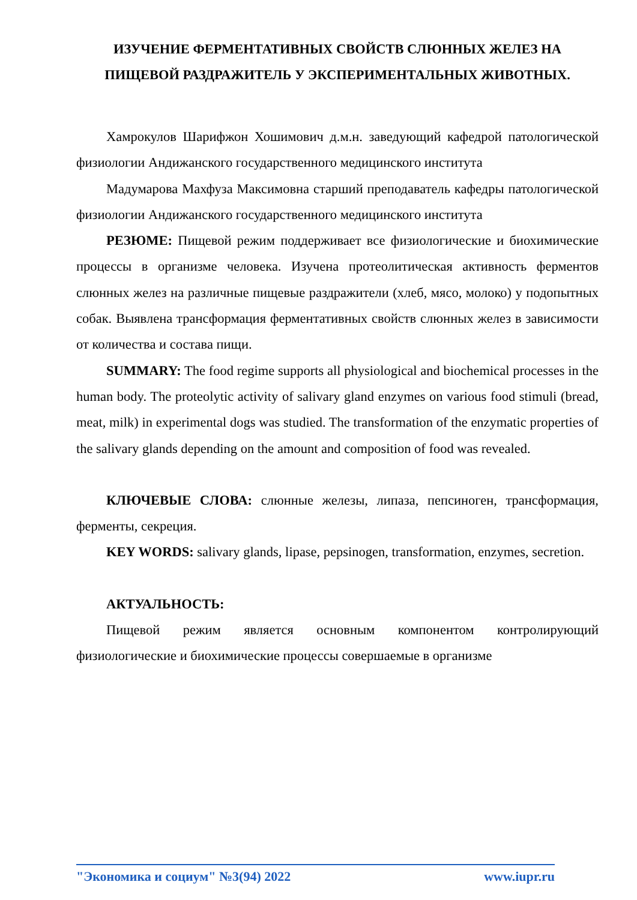ИЗУЧЕНИЕ ФЕРМЕНТАТИВНЫХ СВОЙСТВ СЛЮННЫХ ЖЕЛЕЗ НА ПИЩЕВОЙ РАЗДРАЖИТЕЛЬ У ЭКСПЕРИМЕНТАЛЬНЫХ ЖИВОТНЫХ.
Хамрокулов Шарифжон Хошимович д.м.н. заведующий кафедрой патологической физиологии Андижанского государственного медицинского института
Мадумарова Махфуза Максимовна старший преподаватель кафедры патологической физиологии Андижанского государственного медицинского института
РЕЗЮМЕ: Пищевой режим поддерживает все физиологические и биохимические процессы в организме человека. Изучена протеолитическая активность ферментов слюнных желез на различные пищевые раздражители (хлеб, мясо, молоко) у подопытных собак. Выявлена трансформация ферментативных свойств слюнных желез в зависимости от количества и состава пищи.
SUMMARY: The food regime supports all physiological and biochemical processes in the human body. The proteolytic activity of salivary gland enzymes on various food stimuli (bread, meat, milk) in experimental dogs was studied. The transformation of the enzymatic properties of the salivary glands depending on the amount and composition of food was revealed.
КЛЮЧЕВЫЕ СЛОВА: слюнные железы, липаза, пепсиноген, трансформация, ферменты, секреция.
KEY WORDS: salivary glands, lipase, pepsinogen, transformation, enzymes, secretion.
АКТУАЛЬНОСТЬ:
Пищевой режим является основным компонентом контролирующий физиологические и биохимические процессы совершаемые в организме
"Экономика и социум" №3(94) 2022 www.iupr.ru